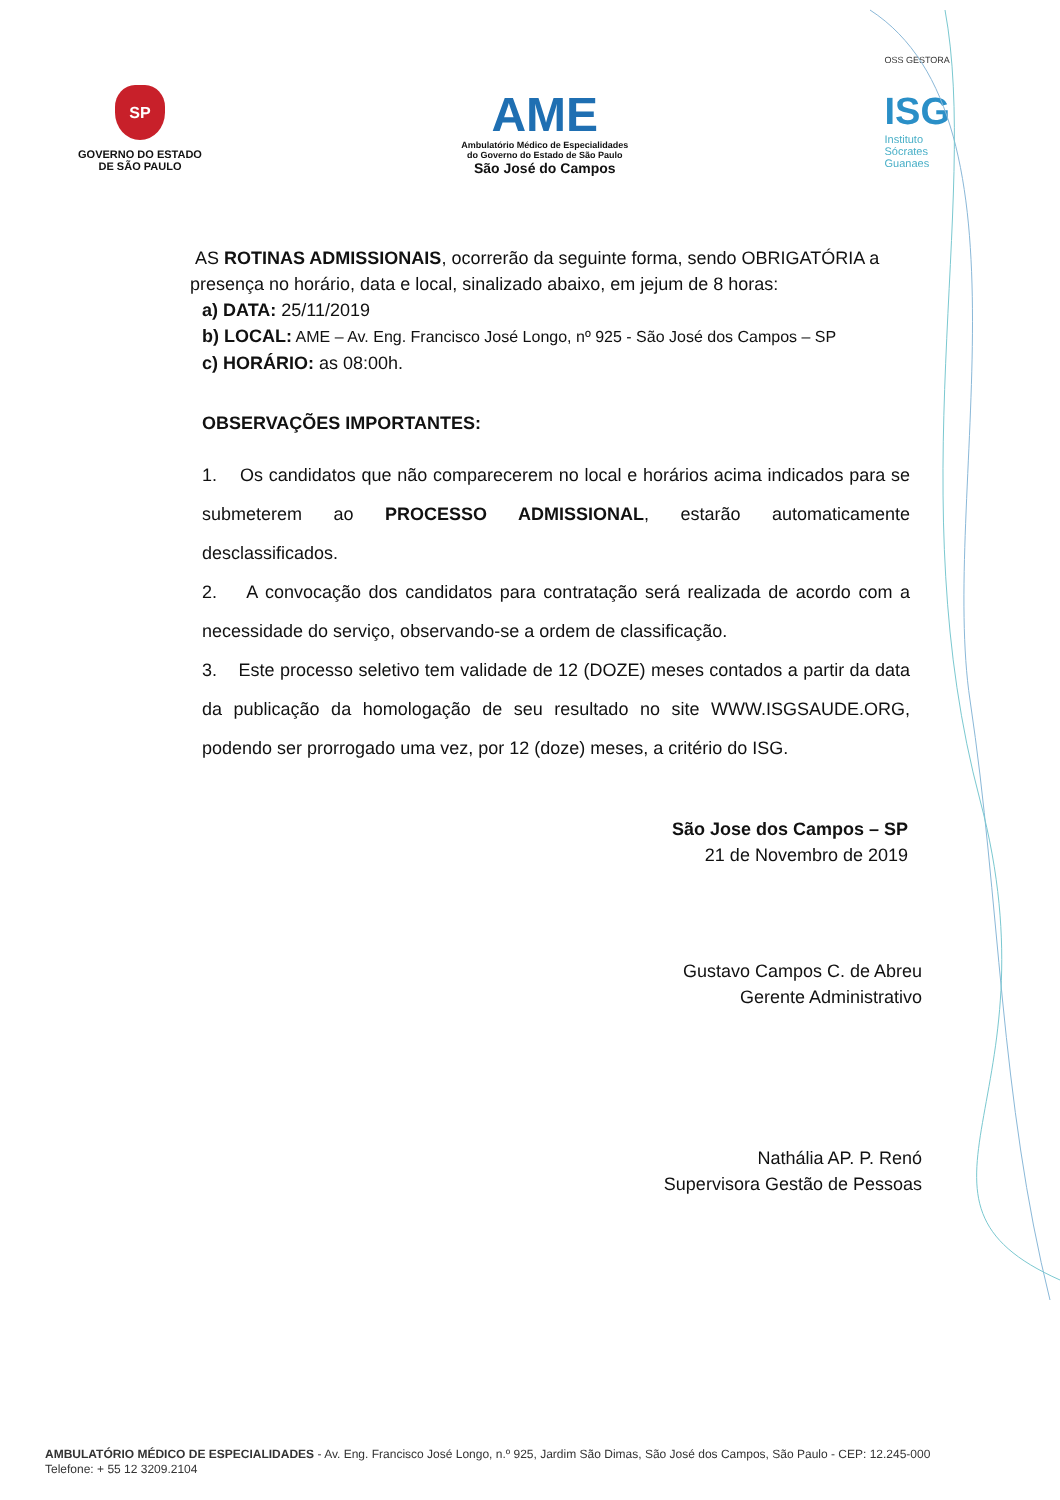SP
GOVERNO DO ESTADO
DE SÃO PAULO
AME
Ambulatório Médico de Especialidades
do Governo do Estado de São Paulo
São José do Campos
OSS GESTORA
ISG
Instituto
Sócrates
Guanaes
AS ROTINAS ADMISSIONAIS, ocorrerão da seguinte forma, sendo OBRIGATÓRIA a presença no horário, data e local, sinalizado abaixo, em jejum de 8 horas:
a) DATA: 25/11/2019
b) LOCAL: AME – Av. Eng. Francisco José Longo, nº 925 - São José dos Campos – SP
c) HORÁRIO: as 08:00h.
OBSERVAÇÕES IMPORTANTES:
1. Os candidatos que não comparecerem no local e horários acima indicados para se submeterem ao PROCESSO ADMISSIONAL, estarão automaticamente desclassificados.
2. A convocação dos candidatos para contratação será realizada de acordo com a necessidade do serviço, observando-se a ordem de classificação.
3. Este processo seletivo tem validade de 12 (DOZE) meses contados a partir da data da publicação da homologação de seu resultado no site WWW.ISGSAUDE.ORG, podendo ser prorrogado uma vez, por 12 (doze) meses, a critério do ISG.
São Jose dos Campos – SP
21 de Novembro de 2019
Gustavo Campos C. de Abreu
Gerente Administrativo
Nathália AP. P. Renó
Supervisora Gestão de Pessoas
AMBULATÓRIO MÉDICO DE ESPECIALIDADES - Av. Eng. Francisco José Longo, n.º 925, Jardim São Dimas, São José dos Campos, São Paulo - CEP: 12.245-000
Telefone: + 55 12 3209.2104